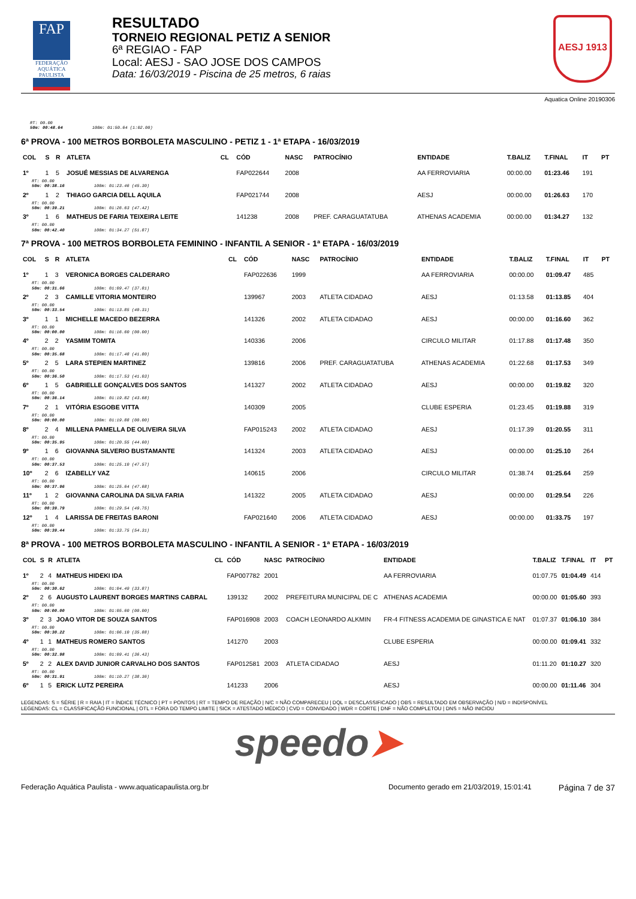FAP
FEDERAÇÃO AQUÁTICA PAULISTA
RESULTADO
TORNEIO REGIONAL PETIZ A SENIOR
6ª REGIAO - FAP
Local: AESJ - SAO JOSE DOS CAMPOS
Data: 16/03/2019 - Piscina de 25 metros, 6 raias
AESJ 1913
Aquatica Online 20190306
RT: 00.00
50m: 00:48.64 100m: 01:50.64 (1:02.00)
6ª PROVA - 100 METROS BORBOLETA MASCULINO - PETIZ 1 - 1ª ETAPA - 16/03/2019
| COL | S | R | ATLETA | CL | CÓD | NASC | PATROCÍNIO | ENTIDADE | T.BALIZ | T.FINAL | IT | PT |
| --- | --- | --- | --- | --- | --- | --- | --- | --- | --- | --- | --- | --- |
| 1º | 1 | 5 | JOSUÉ MESSIAS DE ALVARENGA | | FAP022644 | 2008 | | AA FERROVIARIA | 00:00.00 | 01:23.46 | 191 | |
| RT: 00.00 50m: 00:38.16 100m: 01:23.46 (45.30) | | | | | | | | | | | | |
| 2º | 1 | 2 | THIAGO GARCIA DELL AQUILA | | FAP021744 | 2008 | | AESJ | 00:00.00 | 01:26.63 | 170 | |
| RT: 00.00 50m: 00:39.21 100m: 01:26.63 (47.42) | | | | | | | | | | | | |
| 3º | 1 | 6 | MATHEUS DE FARIA TEIXEIRA LEITE | | 141238 | 2008 | PREF. CARAGUATATUBA | ATHENAS ACADEMIA | 00:00.00 | 01:34.27 | 132 | |
| RT: 00.00 50m: 00:42.40 100m: 01:34.27 (51.87) | | | | | | | | | | | | |
7ª PROVA - 100 METROS BORBOLETA FEMININO - INFANTIL A SENIOR - 1ª ETAPA - 16/03/2019
| COL | S | R | ATLETA | CL | CÓD | NASC | PATROCÍNIO | ENTIDADE | T.BALIZ | T.FINAL | IT | PT |
| --- | --- | --- | --- | --- | --- | --- | --- | --- | --- | --- | --- | --- |
| 1º | 1 | 3 | VERONICA BORGES CALDERARO | | FAP022636 | 1999 | | AA FERROVIARIA | 00:00.00 | 01:09.47 | 485 | |
| RT: 00.00 50m: 00:31.66 100m: 01:09.47 (37.81) | | | | | | | | | | | | |
| 2º | 2 | 3 | CAMILLE VITORIA MONTEIRO | | 139967 | 2003 | ATLETA CIDADAO | AESJ | 01:13.58 | 01:13.85 | 404 | |
| RT: 00.00 50m: 00:33.54 100m: 01:13.85 (40.31) | | | | | | | | | | | | |
| 3º | 1 | 1 | MICHELLE MACEDO BEZERRA | | 141326 | 2002 | ATLETA CIDADAO | AESJ | 00:00.00 | 01:16.60 | 362 | |
| RT: 00.00 50m: 00:00.00 100m: 01:16.60 (00.00) | | | | | | | | | | | | |
| 4º | 2 | 2 | YASMIM TOMITA | | 140336 | 2006 | | CIRCULO MILITAR | 01:17.88 | 01:17.48 | 350 | |
| RT: 00.00 50m: 00:35.68 100m: 01:17.48 (41.80) | | | | | | | | | | | | |
| 5º | 2 | 5 | LARA STEPIEN MARTINEZ | | 139816 | 2006 | PREF. CARAGUATATUBA | ATHENAS ACADEMIA | 01:22.68 | 01:17.53 | 349 | |
| RT: 00.00 50m: 00:36.50 100m: 01:17.53 (41.03) | | | | | | | | | | | | |
| 6º | 1 | 5 | GABRIELLE GONÇALVES DOS SANTOS | | 141327 | 2002 | ATLETA CIDADAO | AESJ | 00:00.00 | 01:19.82 | 320 | |
| RT: 00.00 50m: 00:36.14 100m: 01:19.82 (43.68) | | | | | | | | | | | | |
| 7º | 2 | 1 | VITÓRIA ESGOBE VITTA | | 140309 | 2005 | | CLUBE ESPERIA | 01:23.45 | 01:19.88 | 319 | |
| RT: 00.00 50m: 00:00.00 100m: 01:19.88 (00.00) | | | | | | | | | | | | |
| 8º | 2 | 4 | MILLENA PAMELLA DE OLIVEIRA SILVA | | FAP015243 | 2002 | ATLETA CIDADAO | AESJ | 01:17.39 | 01:20.55 | 311 | |
| RT: 00.00 50m: 00:35.95 100m: 01:20.55 (44.60) | | | | | | | | | | | | |
| 9º | 1 | 6 | GIOVANNA SILVERIO BUSTAMANTE | | 141324 | 2003 | ATLETA CIDADAO | AESJ | 00:00.00 | 01:25.10 | 264 | |
| RT: 00.00 50m: 00:37.53 100m: 01:25.10 (47.57) | | | | | | | | | | | | |
| 10º | 2 | 6 | IZABELLY VAZ | | 140615 | 2006 | | CIRCULO MILITAR | 01:38.74 | 01:25.64 | 259 | |
| RT: 00.00 50m: 00:37.96 100m: 01:25.64 (47.68) | | | | | | | | | | | | |
| 11º | 1 | 2 | GIOVANNA CAROLINA DA SILVA FARIA | | 141322 | 2005 | ATLETA CIDADAO | AESJ | 00:00.00 | 01:29.54 | 226 | |
| RT: 00.00 50m: 00:39.79 100m: 01:29.54 (49.75) | | | | | | | | | | | | |
| 12º | 1 | 4 | LARISSA DE FREITAS BARONI | | FAP021640 | 2006 | ATLETA CIDADAO | AESJ | 00:00.00 | 01:33.75 | 197 | |
| RT: 00.00 50m: 00:39.44 100m: 01:33.75 (54.31) | | | | | | | | | | | | |
8ª PROVA - 100 METROS BORBOLETA MASCULINO - INFANTIL A SENIOR - 1ª ETAPA - 16/03/2019
| COL | S | R | ATLETA | CL | CÓD | NASC | PATROCÍNIO | ENTIDADE | T.BALIZ | T.FINAL | IT | PT |
| --- | --- | --- | --- | --- | --- | --- | --- | --- | --- | --- | --- | --- |
| 1º | 2 | 4 | MATHEUS HIDEKI IDA | | FAP007782 | 2001 | | AA FERROVIARIA | 01:07.75 | 01:04.49 | 414 | |
| RT: 00.00 50m: 00:30.62 100m: 01:04.49 (33.87) | | | | | | | | | | | | |
| 2º | 2 | 6 | AUGUSTO LAURENT BORGES MARTINS CABRAL | | 139132 | 2002 | PREFEITURA MUNICIPAL DE C | ATHENAS ACADEMIA | 00:00.00 | 01:05.60 | 393 | |
| RT: 00.00 50m: 00:00.00 100m: 01:05.60 (00.00) | | | | | | | | | | | | |
| 3º | 2 | 3 | JOAO VITOR DE SOUZA SANTOS | | FAP016908 | 2003 | COACH LEONARDO ALKMIN | FR-4 FITNESS ACADEMIA DE GINASTICA E NAT | 01:07.37 | 01:06.10 | 384 | |
| RT: 00.00 50m: 00:30.22 100m: 01:06.10 (35.88) | | | | | | | | | | | | |
| 4º | 1 | 1 | MATHEUS ROMERO SANTOS | | 141270 | 2003 | | CLUBE ESPERIA | 00:00.00 | 01:09.41 | 332 | |
| RT: 00.00 50m: 00:32.98 100m: 01:09.41 (36.43) | | | | | | | | | | | | |
| 5º | 2 | 2 | ALEX DAVID JUNIOR CARVALHO DOS SANTOS | | FAP012581 | 2003 | ATLETA CIDADAO | AESJ | 01:11.20 | 01:10.27 | 320 | |
| RT: 00.00 50m: 00:31.91 100m: 01:10.27 (38.36) | | | | | | | | | | | | |
| 6º | 1 | 5 | ERICK LUTZ PEREIRA | | 141233 | 2006 | | AESJ | 00:00.00 | 01:11.46 | 304 | |
LEGENDAS: S = SÉRIE | R = RAIA | IT = ÍNDICE TÉCNICO | PT = PONTOS | RT = TEMPO DE REAÇÃO | N/C = NÃO COMPARECEU | DQL = DESCLASSIFICADO | OBS = RESULTADO EM OBSERVAÇÃO | N/D = INDISPONÍVEL
LEGENDAS: CL = CLASSIFICAÇÃO FUNCIONAL | OTL = FORA DO TEMPO LIMITE | SICK = ATESTADO MÉDICO | CVD = CONVIDADO | WDR = CORTE | DNF = NÃO COMPLETOU | DNS = NÃO INICIOU
speedo➤
Federação Aquática Paulista - www.aquaticapaulista.org.br
Documento gerado em 21/03/2019, 15:01:41
Página 7 de 37